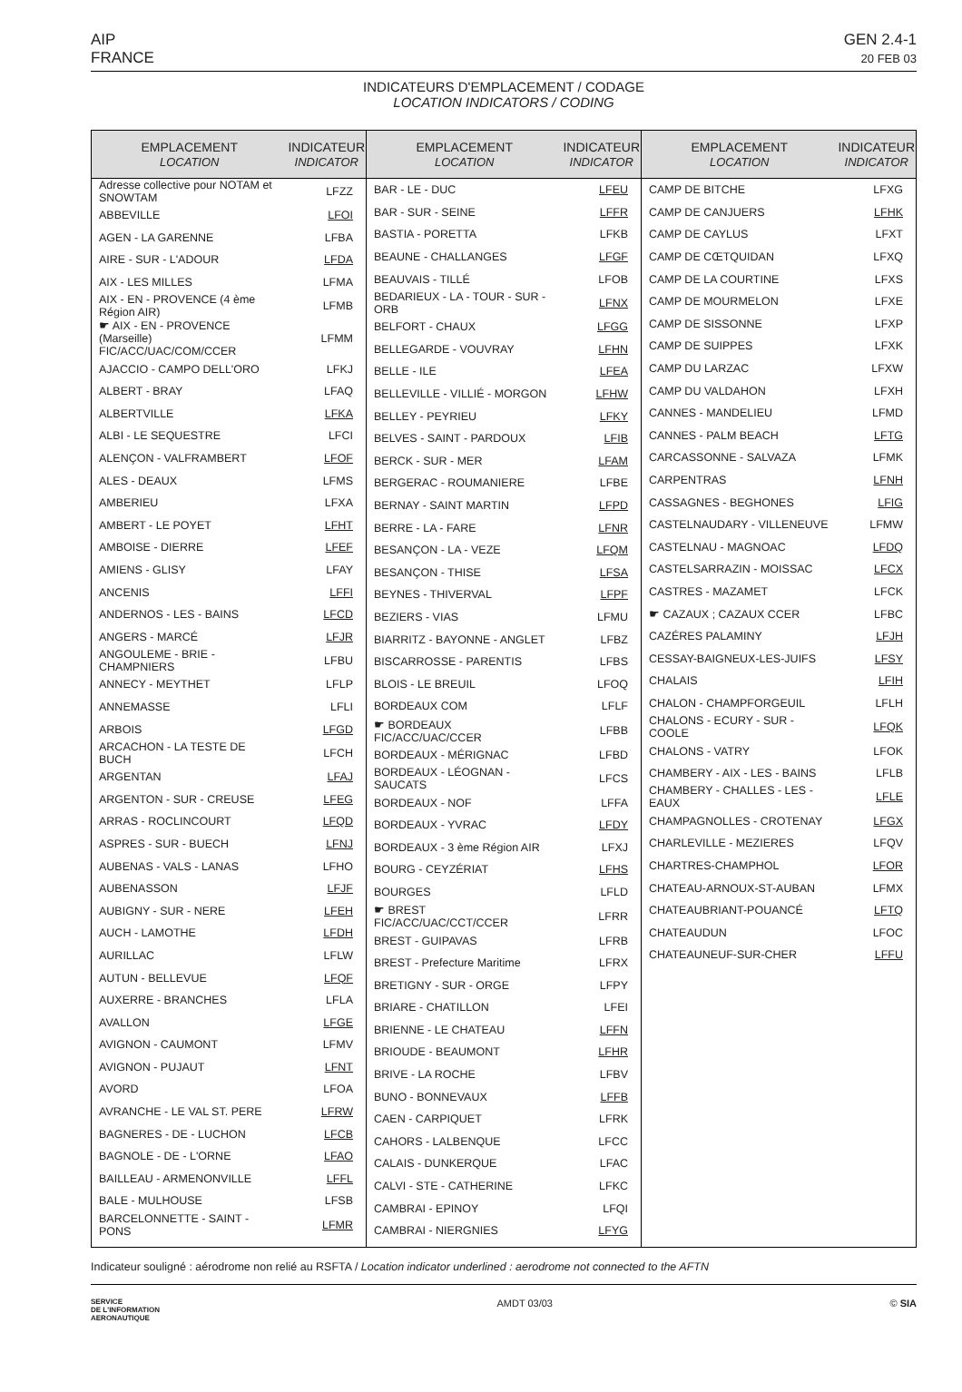AIP
FRANCE
GEN 2.4-1
20 FEB 03
INDICATEURS D'EMPLACEMENT / CODAGE
LOCATION INDICATORS / CODING
| EMPLACEMENT LOCATION | INDICATEUR INDICATOR |
| --- | --- |
| Adresse collective pour NOTAM et SNOWTAM | LFZZ |
| ABBEVILLE | LFOI |
| AGEN - LA GARENNE | LFBA |
| AIRE - SUR - L'ADOUR | LFDA |
| AIX - LES MILLES | LFMA |
| AIX - EN - PROVENCE (4 ème Région AIR) | LFMB |
| ☛ AIX - EN - PROVENCE (Marseille) FIC/ACC/UAC/COM/CCER | LFMM |
| AJACCIO - CAMPO DELL'ORO | LFKJ |
| ALBERT - BRAY | LFAQ |
| ALBERTVILLE | LFKA |
| ALBI - LE SEQUESTRE | LFCI |
| ALENÇON - VALFRAMBERT | LFOF |
| ALES - DEAUX | LFMS |
| AMBERIEU | LFXA |
| AMBERT - LE POYET | LFHT |
| AMBOISE - DIERRE | LFEF |
| AMIENS - GLISY | LFAY |
| ANCENIS | LFFI |
| ANDERNOS - LES - BAINS | LFCD |
| ANGERS - MARCÉ | LFJR |
| ANGOULEME - BRIE - CHAMPNIERS | LFBU |
| ANNECY - MEYTHET | LFLP |
| ANNEMASSE | LFLI |
| ARBOIS | LFGD |
| ARCACHON - LA TESTE DE BUCH | LFCH |
| ARGENTAN | LFAJ |
| ARGENTON - SUR - CREUSE | LFEG |
| ARRAS - ROCLINCOURT | LFQD |
| ASPRES - SUR - BUECH | LFNJ |
| AUBENAS - VALS - LANAS | LFHO |
| AUBENASSON | LFJF |
| AUBIGNY - SUR - NERE | LFEH |
| AUCH - LAMOTHE | LFDH |
| AURILLAC | LFLW |
| AUTUN - BELLEVUE | LFQF |
| AUXERRE - BRANCHES | LFLA |
| AVALLON | LFGE |
| AVIGNON - CAUMONT | LFMV |
| AVIGNON - PUJAUT | LFNT |
| AVORD | LFOA |
| AVRANCHE - LE VAL ST. PERE | LFRW |
| BAGNERES - DE - LUCHON | LFCB |
| BAGNOLE - DE - L'ORNE | LFAO |
| BAILLEAU - ARMENONVILLE | LFFL |
| BALE - MULHOUSE | LFSB |
| BARCELONNETTE - SAINT - PONS | LFMR |
| EMPLACEMENT LOCATION | INDICATEUR INDICATOR |
| --- | --- |
| BAR - LE - DUC | LFEU |
| BAR - SUR - SEINE | LFFR |
| BASTIA - PORETTA | LFKB |
| BEAUNE - CHALLANGES | LFGF |
| BEAUVAIS - TILLÉ | LFOB |
| BEDARIEUX - LA - TOUR - SUR - ORB | LFNX |
| BELFORT - CHAUX | LFGG |
| BELLEGARDE - VOUVRAY | LFHN |
| BELLE - ILE | LFEA |
| BELLEVILLE - VILLIÉ - MORGON | LFHW |
| BELLEY - PEYRIEU | LFKY |
| BELVES - SAINT - PARDOUX | LFIB |
| BERCK - SUR - MER | LFAM |
| BERGERAC - ROUMANIERE | LFBE |
| BERNAY - SAINT MARTIN | LFPD |
| BERRE - LA - FARE | LFNR |
| BESANÇON - LA - VEZE | LFQM |
| BESANÇON - THISE | LFSA |
| BEYNES - THIVERVAL | LFPF |
| BEZIERS - VIAS | LFMU |
| BIARRITZ - BAYONNE - ANGLET | LFBZ |
| BISCARROSSE - PARENTIS | LFBS |
| BLOIS - LE BREUIL | LFOQ |
| BORDEAUX COM | LFLF |
| ☛ BORDEAUX FIC/ACC/UAC/CCER | LFBB |
| BORDEAUX - MÉRIGNAC | LFBD |
| BORDEAUX - LÉOGNAN - SAUCATS | LFCS |
| BORDEAUX - NOF | LFFA |
| BORDEAUX - YVRAC | LFDY |
| BORDEAUX - 3 ème Région AIR | LFXJ |
| BOURG - CEYZÉRIAT | LFHS |
| BOURGES | LFLD |
| ☛ BREST FIC/ACC/UAC/CCT/CCER | LFRR |
| BREST - GUIPAVAS | LFRB |
| BREST - Prefecture Maritime | LFRX |
| BRETIGNY - SUR - ORGE | LFPY |
| BRIARE - CHATILLON | LFEI |
| BRIENNE - LE CHATEAU | LFFN |
| BRIOUDE - BEAUMONT | LFHR |
| BRIVE - LA ROCHE | LFBV |
| BUNO - BONNEVAUX | LFFB |
| CAEN - CARPIQUET | LFRK |
| CAHORS - LALBENQUE | LFCC |
| CALAIS - DUNKERQUE | LFAC |
| CALVI - STE - CATHERINE | LFKC |
| CAMBRAI - EPINOY | LFQI |
| CAMBRAI - NIERGNIES | LFYG |
| EMPLACEMENT LOCATION | INDICATEUR INDICATOR |
| --- | --- |
| CAMP DE BITCHE | LFXG |
| CAMP DE CANJUERS | LFHK |
| CAMP DE CAYLUS | LFXT |
| CAMP DE CŒTQUIDAN | LFXQ |
| CAMP DE LA COURTINE | LFXS |
| CAMP DE MOURMELON | LFXE |
| CAMP DE SISSONNE | LFXP |
| CAMP DE SUIPPES | LFXK |
| CAMP DU LARZAC | LFXW |
| CAMP DU VALDAHON | LFXH |
| CANNES - MANDELIEU | LFMD |
| CANNES - PALM BEACH | LFTG |
| CARCASSONNE - SALVAZA | LFMK |
| CARPENTRAS | LFNH |
| CASSAGNES - BEGHONES | LFIG |
| CASTELNAUDARY - VILLENEUVE | LFMW |
| CASTELNAU - MAGNOAC | LFDQ |
| CASTELSARRAZIN - MOISSAC | LFCX |
| CASTRES - MAZAMET | LFCK |
| ☛ CAZAUX ; CAZAUX CCER | LFBC |
| CAZÉRES PALAMINY | LFJH |
| CESSAY-BAIGNEUX-LES-JUIFS | LFSY |
| CHALAIS | LFIH |
| CHALON - CHAMPFORGEUIL | LFLH |
| CHALONS - ECURY - SUR - COOLE | LFQK |
| CHALONS - VATRY | LFOK |
| CHAMBERY - AIX - LES - BAINS | LFLB |
| CHAMBERY - CHALLES - LES - EAUX | LFLE |
| CHAMPAGNOLLES - CROTENAY | LFGX |
| CHARLEVILLE - MEZIERES | LFQV |
| CHARTRES-CHAMPHOL | LFOR |
| CHATEAU-ARNOUX-ST-AUBAN | LFMX |
| CHATEAUBRIANT-POUANCÉ | LFTQ |
| CHATEAUDUN | LFOC |
| CHATEAUNEUF-SUR-CHER | LFFU |
Indicateur souligné : aérodrome non relié au RSFTA / Location indicator underlined : aerodrome not connected to the AFTN
SERVICE
DE L'INFORMATION
AERONAUTIQUE
AMDT 03/03 © SIA